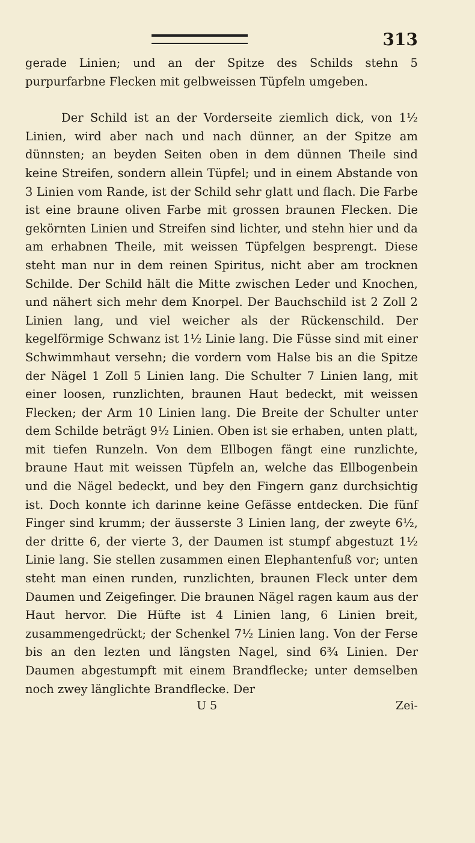313
gerade Linien; und an der Spitze des Schilds stehn 5 purpurfarbne Flecken mit gelbweissen Tüpfeln umgeben.
Der Schild ist an der Vorderseite ziemlich dick, von 1½ Linien, wird aber nach und nach dünner, an der Spitze am dünnsten; an beyden Seiten oben in dem dünnen Theile sind keine Streifen, sondern allein Tüpfel; und in einem Abstande von 3 Linien vom Rande, ist der Schild sehr glatt und flach. Die Farbe ist eine braune oliven Farbe mit grossen braunen Flecken. Die gekörnten Linien und Streifen sind lichter, und stehn hier und da am erhabnen Theile, mit weissen Tüpfelgen besprengt. Diese steht man nur in dem reinen Spiritus, nicht aber am trocknen Schilde. Der Schild hält die Mitte zwischen Leder und Knochen, und nähert sich mehr dem Knorpel. Der Bauchschild ist 2 Zoll 2 Linien lang, und viel weicher als der Rückenschild. Der kegelförmige Schwanz ist 1½ Linie lang. Die Füsse sind mit einer Schwimmhaut versehn; die vordern vom Halse bis an die Spitze der Nägel 1 Zoll 5 Linien lang. Die Schulter 7 Linien lang, mit einer loosen, runzlichten, braunen Haut bedeckt, mit weissen Flecken; der Arm 10 Linien lang. Die Breite der Schulter unter dem Schilde beträgt 9½ Linien. Oben ist sie erhaben, unten platt, mit tiefen Runzeln. Von dem Ellbogen fängt eine runzlichte, braune Haut mit weissen Tüpfeln an, welche das Ellbogenbein und die Nägel bedeckt, und bey den Fingern ganz durchsichtig ist. Doch konnte ich darinne keine Gefässe entdecken. Die fünf Finger sind krumm; der äusserste 3 Linien lang, der zweyte 6½, der dritte 6, der vierte 3, der Daumen ist stumpf abgestuzt 1½ Linie lang. Sie stellen zusammen einen Elephantenfuß vor; unten steht man einen runden, runzlichten, braunen Fleck unter dem Daumen und Zeigefinger. Die braunen Nägel ragen kaum aus der Haut hervor. Die Hüfte ist 4 Linien lang, 6 Linien breit, zusammengedrückt; der Schenkel 7½ Linien lang. Von der Ferse bis an den lezten und längsten Nagel, sind 6¾ Linien. Der Daumen abgestumpft mit einem Brandflecke; unter demselben noch zwey länglichte Brandflecke. Der
U 5 Zei-